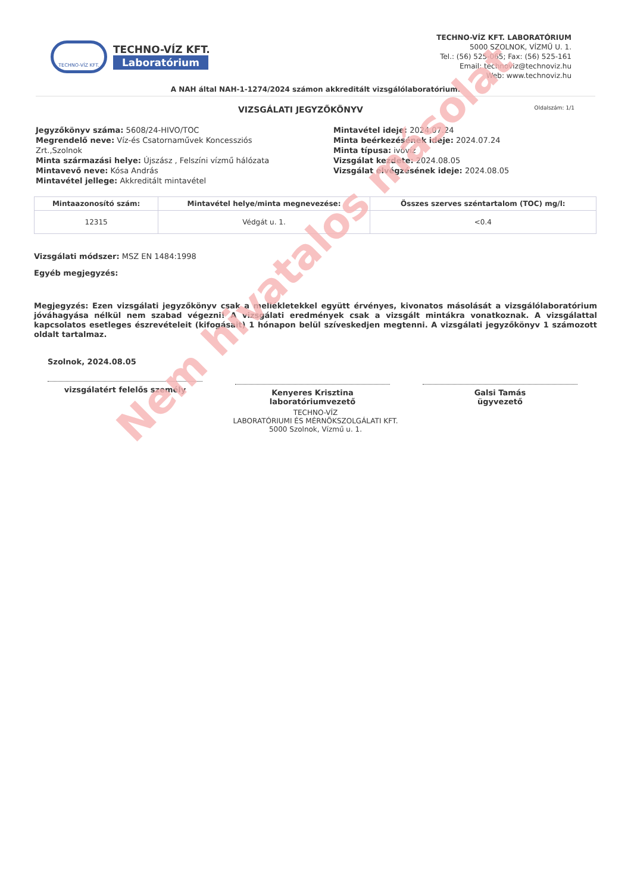TECHNO-VÍZ KFT.
TECHNO-VÍZ KFT.
Laboratórium
TECHNO-VÍZ KFT. LABORATÓRIUM
5000 SZOLNOK, VÍZMŰ U. 1.
Tel.: (56) 525-065; Fax: (56) 525-161
Email: technoviz@technoviz.hu
Web: www.technoviz.hu
A NAH által NAH-1-1274/2024 számon akkreditált vizsgálólaboratórium.
VIZSGÁLATI JEGYZŐKÖNYV Oldalszám: 1/1
Jegyzőkönyv száma: 5608/24-HIVO/TOC
Megrendelő neve: Víz-és Csatornaművek Koncessziós Zrt.,Szolnok
Minta származási helye: Újszász , Felszíni vízmű hálózata
Mintavevő neve: Kósa András
Mintavétel jellege: Akkreditált mintavétel
Mintavétel ideje: 2024.07.24
Minta beérkezésének ideje: 2024.07.24
Minta típusa: ivóvíz
Vizsgálat kezdete: 2024.08.05
Vizsgálat elvégzésének ideje: 2024.08.05
| Mintaazonosító szám: | Mintavétel helye/minta megnevezése: | Összes szerves széntartalom (TOC) mg/l: |
| --- | --- | --- |
| 12315 | Védgát u. 1. | <0.4 |
Vizsgálati módszer: MSZ EN 1484:1998
Egyéb megjegyzés:
Megjegyzés: Ezen vizsgálati jegyzőkönyv csak a mellékletekkel együtt érvényes, kivonatos másolását a vizsgálólaboratórium jóváhagyása nélkül nem szabad végezni! A vizsgálati eredmények csak a vizsgált mintákra vonatkoznak. A vizsgálattal kapcsolatos esetleges észrevételeit (kifogásait) 1 hónapon belül szíveskedjen megtenni. A vizsgálati jegyzőkönyv 1 számozott oldalt tartalmaz.
Szolnok, 2024.08.05
vizsgálatért felelős személy
Kenyeres Krisztina
laboratóriumvezető
Galsi Tamás
ügyvezető
TECHNO-VÍZ
LABORATÓRIUMI ÉS MÉRNÖKSZOLGÁLATI KFT.
5000 Szolnok, Vízmű u. 1.
Nem hivatalos másolat